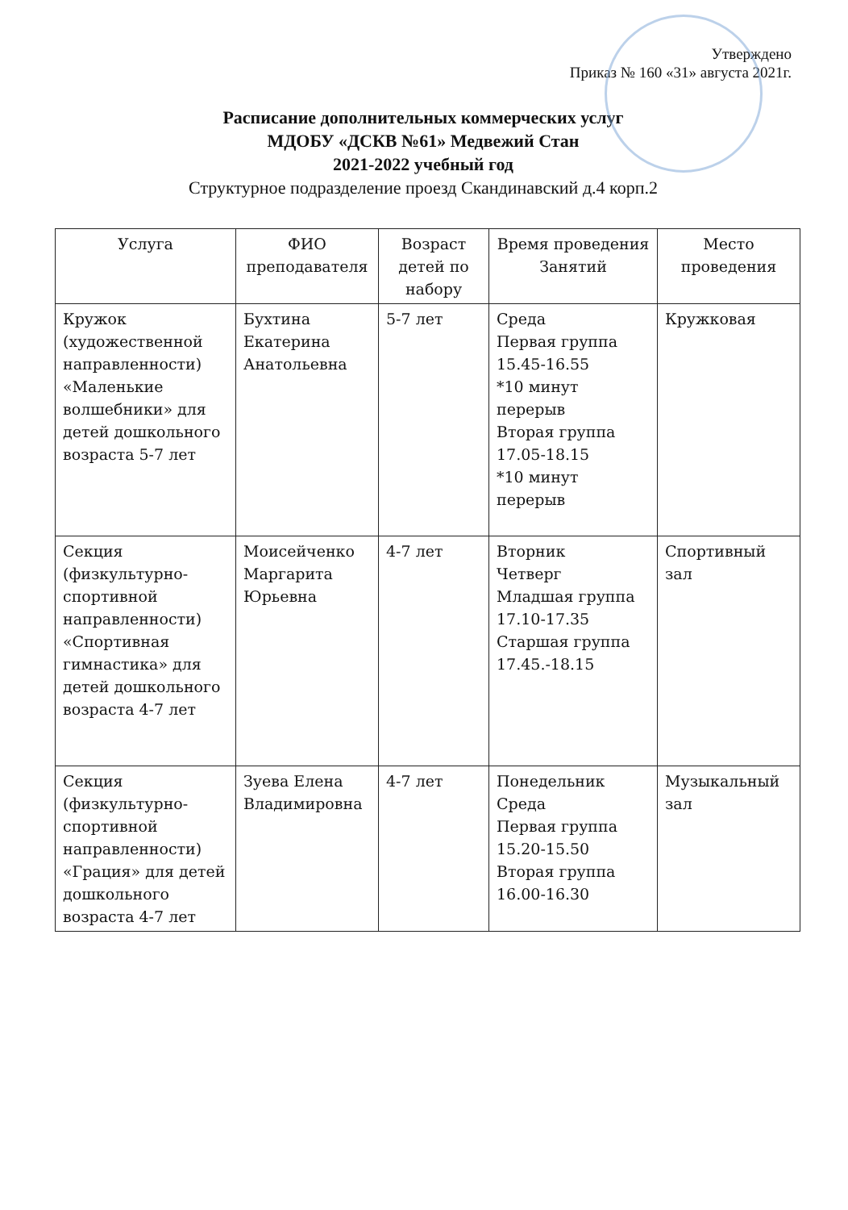Утверждено
Приказ № 160 «31» августа 2021г.
Расписание дополнительных коммерческих услуг
МДОБУ «ДСКВ №61» Медвежий Стан
2021-2022 учебный год
Структурное подразделение проезд Скандинавский д.4 корп.2
| Услуга | ФИО преподавателя | Возраст детей по набору | Время проведения Занятий | Место проведения |
| --- | --- | --- | --- | --- |
| Кружок (художественной направленности) «Маленькие волшебники» для детей дошкольного возраста 5-7 лет | Бухтина Екатерина Анатольевна | 5-7 лет | Среда Первая группа 15.45-16.55 *10 минут перерыв Вторая группа 17.05-18.15 *10 минут перерыв | Кружковая |
| Секция (физкультурно-спортивной направленности) «Спортивная гимнастика» для детей дошкольного возраста 4-7 лет | Моисейченко Маргарита Юрьевна | 4-7 лет | Вторник Четверг Младшая группа 17.10-17.35 Старшая группа 17.45.-18.15 | Спортивный зал |
| Секция (физкультурно-спортивной направленности) «Грация» для детей дошкольного возраста 4-7 лет | Зуева Елена Владимировна | 4-7 лет | Понедельник Среда Первая группа 15.20-15.50 Вторая группа 16.00-16.30 | Музыкальный зал |